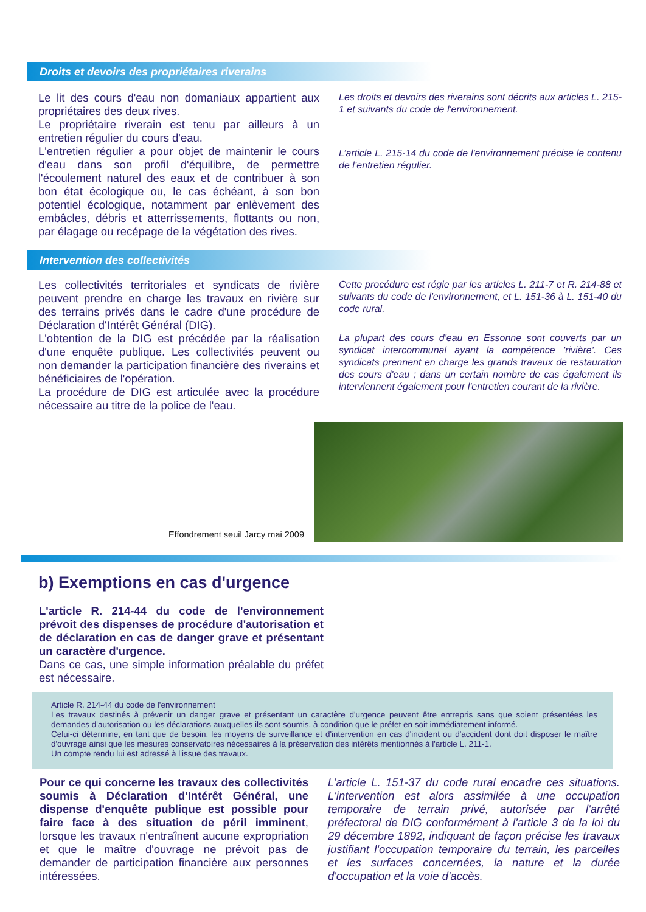Droits et devoirs des propriétaires riverains
Le lit des cours d'eau non domaniaux appartient aux propriétaires des deux rives.
Le propriétaire riverain est tenu par ailleurs à un entretien régulier du cours d'eau.
L'entretien régulier a pour objet de maintenir le cours d'eau dans son profil d'équilibre, de permettre l'écoulement naturel des eaux et de contribuer à son bon état écologique ou, le cas échéant, à son bon potentiel écologique, notamment par enlèvement des embâcles, débris et atterrissements, flottants ou non, par élagage ou recépage de la végétation des rives.
Les droits et devoirs des riverains sont décrits aux articles L. 215-1 et suivants du code de l'environnement.
L’article L. 215-14 du code de l'environnement précise le contenu de l’entretien régulier.
Intervention des collectivités
Les collectivités territoriales et syndicats de rivière peuvent prendre en charge les travaux en rivière sur des terrains privés dans le cadre d'une procédure de Déclaration d'Intérêt Général (DIG).
L'obtention de la DIG est précédée par la réalisation d'une enquête publique. Les collectivités peuvent ou non demander la participation financière des riverains et bénéficiaires de l'opération.
La procédure de DIG est articulée avec la procédure nécessaire au titre de la police de l'eau.
Cette procédure est régie par les articles L. 211-7 et R. 214-88 et suivants du code de l'environnement, et L. 151-36 à L. 151-40 du code rural.
La plupart des cours d'eau en Essonne sont couverts par un syndicat intercommunal ayant la compétence 'rivière'. Ces syndicats prennent en charge les grands travaux de restauration des cours d'eau ; dans un certain nombre de cas également ils interviennent également pour l'entretien courant de la rivière.
Effondrement seuil Jarcy mai 2009
b) Exemptions en cas d'urgence
L'article R. 214-44 du code de l'environnement prévoit des dispenses de procédure d'autorisation et de déclaration en cas de danger grave et présentant un caractère d'urgence.
Dans ce cas, une simple information préalable du préfet est nécessaire.
Article R. 214-44 du code de l'environnement
Les travaux destinés à prévenir un danger grave et présentant un caractère d'urgence peuvent être entrepris sans que soient présentées les demandes d'autorisation ou les déclarations auxquelles ils sont soumis, à condition que le préfet en soit immédiatement informé.
Celui-ci détermine, en tant que de besoin, les moyens de surveillance et d'intervention en cas d'incident ou d'accident dont doit disposer le maître d'ouvrage ainsi que les mesures conservatoires nécessaires à la préservation des intérêts mentionnés à l'article L. 211-1.
Un compte rendu lui est adressé à l'issue des travaux.
Pour ce qui concerne les travaux des collectivités soumis à Déclaration d'Intérêt Général, une dispense d'enquête publique est possible pour faire face à des situation de péril imminent, lorsque les travaux n'entraînent aucune expropriation et que le maître d'ouvrage ne prévoit pas de demander de participation financière aux personnes intéressées.
L’article L. 151-37 du code rural encadre ces situations. L'intervention est alors assimilée à une occupation temporaire de terrain privé, autorisée par l'arrêté préfectoral de DIG conformément à l'article 3 de la loi du 29 décembre 1892, indiquant de façon précise les travaux justifiant l'occupation temporaire du terrain, les parcelles et les surfaces concernées, la nature et la durée d'occupation et la voie d'accès.